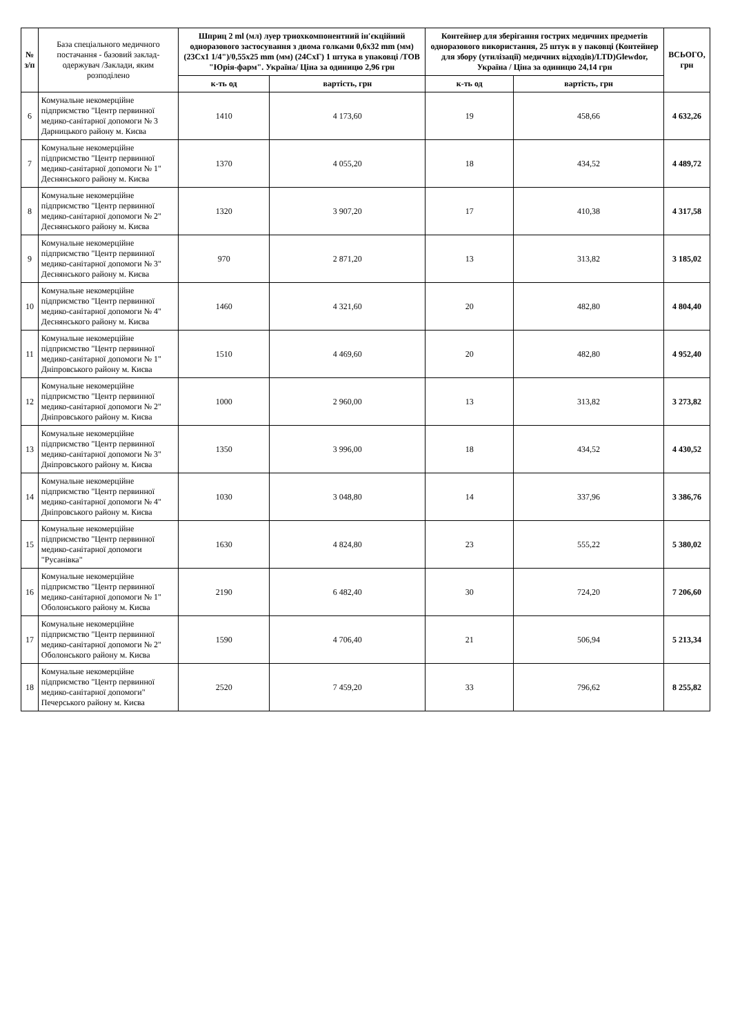| № з/п | База спеціального медичного постачання - базовий заклад-одержувач /Заклади, яким розподілено | Шприц 2 ml (мл) луер триохкомпонентний ін'єкційний одноразового застосування з двома голками 0,6x32 mm (мм) (23Сх1 1/4")/0,55x25 mm (мм) (24СхГ) 1 штука в упаковці /ТОВ "Юрія-фарм". Україна/ Ціна за одиницю 2,96 грн | | Контейнер для зберігання гострих медичних предметів одноразового використання, 25 штук в у паковці (Контейнер для збору (утилізації) медичних відходів)/LTD)Glewdor, Україна / Ціна за одиницю 24,14 грн | | ВСЬОГО, грн |
| --- | --- | --- | --- | --- | --- | --- |
| | | к-ть од | вартість, грн | к-ть од | вартість, грн | |
| 6 | Комунальне некомерційне підприємство "Центр первинної медико-санітарної допомоги № 3 Дарницького району м. Києва | 1410 | 4 173,60 | 19 | 458,66 | 4 632,26 |
| 7 | Комунальне некомерційне підприємство "Центр первинної медико-санітарної допомоги № 1" Деснянського району м. Києва | 1370 | 4 055,20 | 18 | 434,52 | 4 489,72 |
| 8 | Комунальне некомерційне підприємство "Центр первинної медико-санітарної допомоги № 2" Деснянського району м. Києва | 1320 | 3 907,20 | 17 | 410,38 | 4 317,58 |
| 9 | Комунальне некомерційне підприємство "Центр первинної медико-санітарної допомоги № 3" Деснянського району м. Києва | 970 | 2 871,20 | 13 | 313,82 | 3 185,02 |
| 10 | Комунальне некомерційне підприємство "Центр первинної медико-санітарної допомоги № 4" Деснянського району м. Києва | 1460 | 4 321,60 | 20 | 482,80 | 4 804,40 |
| 11 | Комунальне некомерційне підприємство "Центр первинної медико-санітарної допомоги № 1" Дніпровського району м. Києва | 1510 | 4 469,60 | 20 | 482,80 | 4 952,40 |
| 12 | Комунальне некомерційне підприємство "Центр первинної медико-санітарної допомоги № 2" Дніпровського району м. Києва | 1000 | 2 960,00 | 13 | 313,82 | 3 273,82 |
| 13 | Комунальне некомерційне підприємство "Центр первинної медико-санітарної допомоги № 3" Дніпровського району м. Києва | 1350 | 3 996,00 | 18 | 434,52 | 4 430,52 |
| 14 | Комунальне некомерційне підприємство "Центр первинної медико-санітарної допомоги № 4" Дніпровського району м. Києва | 1030 | 3 048,80 | 14 | 337,96 | 3 386,76 |
| 15 | Комунальне некомерційне підприємство "Центр первинної медико-санітарної допомоги "Русанівка" | 1630 | 4 824,80 | 23 | 555,22 | 5 380,02 |
| 16 | Комунальне некомерційне підприємство "Центр первинної медико-санітарної допомоги № 1" Оболонського району м. Києва | 2190 | 6 482,40 | 30 | 724,20 | 7 206,60 |
| 17 | Комунальне некомерційне підприємство "Центр первинної медико-санітарної допомоги № 2" Оболонського району м. Києва | 1590 | 4 706,40 | 21 | 506,94 | 5 213,34 |
| 18 | Комунальне некомерційне підприємство "Центр первинної медико-санітарної допомоги" Печерського району м. Києва | 2520 | 7 459,20 | 33 | 796,62 | 8 255,82 |